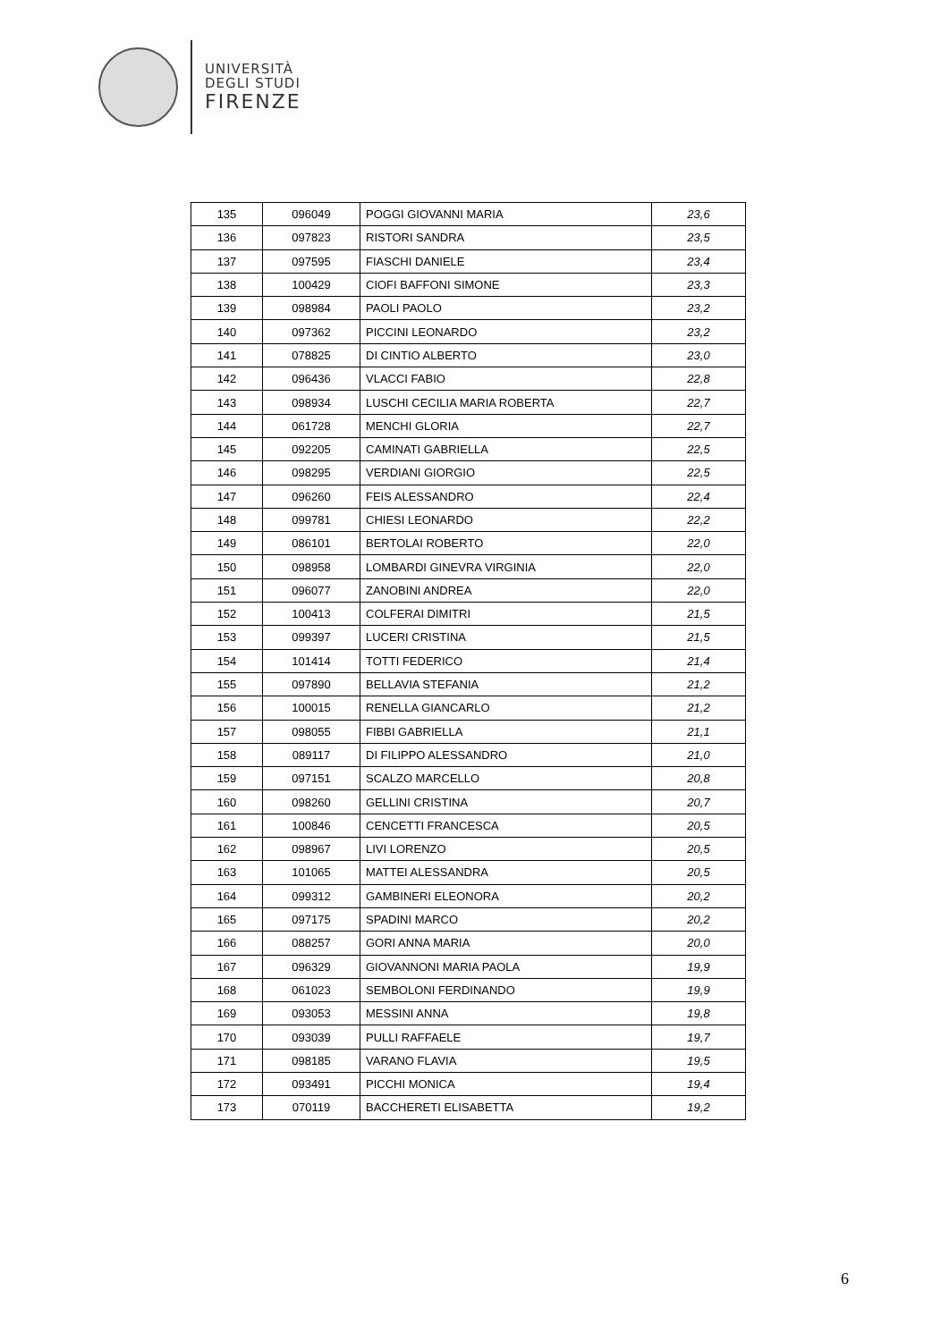UNIVERSITÀ
DEGLI STUDI
FIRENZE
| 135 | 096049 | POGGI GIOVANNI MARIA | 23,6 |
| 136 | 097823 | RISTORI SANDRA | 23,5 |
| 137 | 097595 | FIASCHI DANIELE | 23,4 |
| 138 | 100429 | CIOFI BAFFONI SIMONE | 23,3 |
| 139 | 098984 | PAOLI PAOLO | 23,2 |
| 140 | 097362 | PICCINI LEONARDO | 23,2 |
| 141 | 078825 | DI CINTIO ALBERTO | 23,0 |
| 142 | 096436 | VLACCI FABIO | 22,8 |
| 143 | 098934 | LUSCHI CECILIA MARIA ROBERTA | 22,7 |
| 144 | 061728 | MENCHI GLORIA | 22,7 |
| 145 | 092205 | CAMINATI GABRIELLA | 22,5 |
| 146 | 098295 | VERDIANI GIORGIO | 22,5 |
| 147 | 096260 | FEIS ALESSANDRO | 22,4 |
| 148 | 099781 | CHIESI LEONARDO | 22,2 |
| 149 | 086101 | BERTOLAI ROBERTO | 22,0 |
| 150 | 098958 | LOMBARDI GINEVRA VIRGINIA | 22,0 |
| 151 | 096077 | ZANOBINI ANDREA | 22,0 |
| 152 | 100413 | COLFERAI DIMITRI | 21,5 |
| 153 | 099397 | LUCERI CRISTINA | 21,5 |
| 154 | 101414 | TOTTI FEDERICO | 21,4 |
| 155 | 097890 | BELLAVIA STEFANIA | 21,2 |
| 156 | 100015 | RENELLA GIANCARLO | 21,2 |
| 157 | 098055 | FIBBI GABRIELLA | 21,1 |
| 158 | 089117 | DI FILIPPO ALESSANDRO | 21,0 |
| 159 | 097151 | SCALZO MARCELLO | 20,8 |
| 160 | 098260 | GELLINI CRISTINA | 20,7 |
| 161 | 100846 | CENCETTI FRANCESCA | 20,5 |
| 162 | 098967 | LIVI LORENZO | 20,5 |
| 163 | 101065 | MATTEI ALESSANDRA | 20,5 |
| 164 | 099312 | GAMBINERI ELEONORA | 20,2 |
| 165 | 097175 | SPADINI MARCO | 20,2 |
| 166 | 088257 | GORI ANNA MARIA | 20,0 |
| 167 | 096329 | GIOVANNONI MARIA PAOLA | 19,9 |
| 168 | 061023 | SEMBOLONI FERDINANDO | 19,9 |
| 169 | 093053 | MESSINI ANNA | 19,8 |
| 170 | 093039 | PULLI RAFFAELE | 19,7 |
| 171 | 098185 | VARANO FLAVIA | 19,5 |
| 172 | 093491 | PICCHI MONICA | 19,4 |
| 173 | 070119 | BACCHERETI ELISABETTA | 19,2 |
6